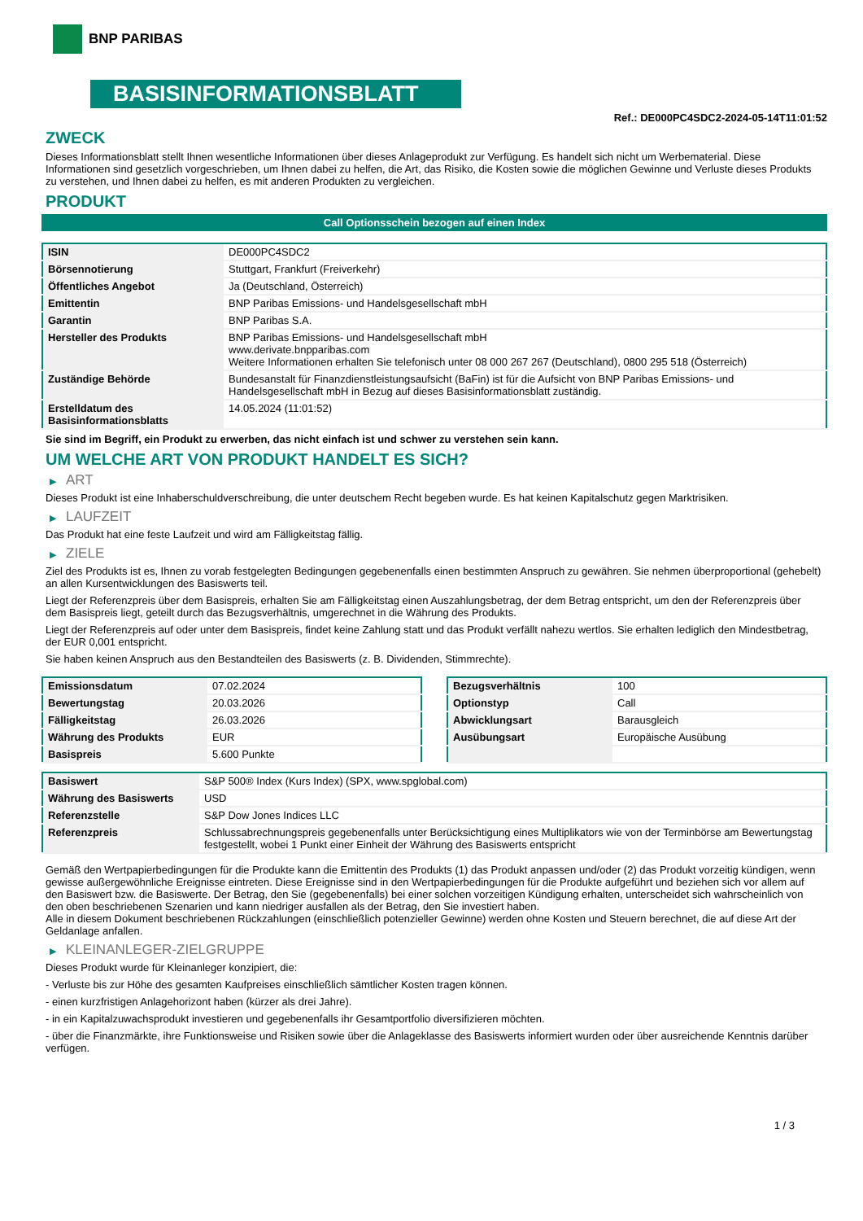BNP PARIBAS
BASISINFORMATIONSBLATT
Ref.: DE000PC4SDC2-2024-05-14T11:01:52
ZWECK
Dieses Informationsblatt stellt Ihnen wesentliche Informationen über dieses Anlageprodukt zur Verfügung. Es handelt sich nicht um Werbematerial. Diese Informationen sind gesetzlich vorgeschrieben, um Ihnen dabei zu helfen, die Art, das Risiko, die Kosten sowie die möglichen Gewinne und Verluste dieses Produkts zu verstehen, und Ihnen dabei zu helfen, es mit anderen Produkten zu vergleichen.
PRODUKT
Call Optionsschein bezogen auf einen Index
| ISIN | DE000PC4SDC2 |
| Börsennotierung | Stuttgart, Frankfurt (Freiverkehr) |
| Öffentliches Angebot | Ja (Deutschland, Österreich) |
| Emittentin | BNP Paribas Emissions- und Handelsgesellschaft mbH |
| Garantin | BNP Paribas S.A. |
| Hersteller des Produkts | BNP Paribas Emissions- und Handelsgesellschaft mbH www.derivate.bnpparibas.com Weitere Informationen erhalten Sie telefonisch unter 08 000 267 267 (Deutschland), 0800 295 518 (Österreich) |
| Zuständige Behörde | Bundesanstalt für Finanzdienstleistungsaufsicht (BaFin) ist für die Aufsicht von BNP Paribas Emissions- und Handelsgesellschaft mbH in Bezug auf dieses Basisinformationsblatt zuständig. |
| Erstelldatum des Basisinformationsblatts | 14.05.2024 (11:01:52) |
Sie sind im Begriff, ein Produkt zu erwerben, das nicht einfach ist und schwer zu verstehen sein kann.
UM WELCHE ART VON PRODUKT HANDELT ES SICH?
▶ ART
Dieses Produkt ist eine Inhaberschuldverschreibung, die unter deutschem Recht begeben wurde. Es hat keinen Kapitalschutz gegen Marktrisiken.
▶ LAUFZEIT
Das Produkt hat eine feste Laufzeit und wird am Fälligkeitstag fällig.
▶ ZIELE
Ziel des Produkts ist es, Ihnen zu vorab festgelegten Bedingungen gegebenenfalls einen bestimmten Anspruch zu gewähren. Sie nehmen überproportional (gehebelt) an allen Kursentwicklungen des Basiswerts teil.
Liegt der Referenzpreis über dem Basispreis, erhalten Sie am Fälligkeitstag einen Auszahlungsbetrag, der dem Betrag entspricht, um den der Referenzpreis über dem Basispreis liegt, geteilt durch das Bezugsverhältnis, umgerechnet in die Währung des Produkts.
Liegt der Referenzpreis auf oder unter dem Basispreis, findet keine Zahlung statt und das Produkt verfällt nahezu wertlos. Sie erhalten lediglich den Mindestbetrag, der EUR 0,001 entspricht.
Sie haben keinen Anspruch aus den Bestandteilen des Basiswerts (z. B. Dividenden, Stimmrechte).
| Emissionsdatum | 07.02.2024 |
| Bewertungstag | 20.03.2026 |
| Fälligkeitstag | 26.03.2026 |
| Währung des Produkts | EUR |
| Basispreis | 5.600 Punkte |
| Bezugsverhältnis | 100 |
| Optionstyp | Call |
| Abwicklungsart | Barausgleich |
| Ausübungsart | Europäische Ausübung |
| Basiswert | S&P 500® Index (Kurs Index) (SPX, www.spglobal.com) |
| Währung des Basiswerts | USD |
| Referenzstelle | S&P Dow Jones Indices LLC |
| Referenzpreis | Schlussabrechnungspreis gegebenenfalls unter Berücksichtigung eines Multiplikators wie von der Terminbörse am Bewertungstag festgestellt, wobei 1 Punkt einer Einheit der Währung des Basiswerts entspricht |
Gemäß den Wertpapierbedingungen für die Produkte kann die Emittentin des Produkts (1) das Produkt anpassen und/oder (2) das Produkt vorzeitig kündigen, wenn gewisse außergewöhnliche Ereignisse eintreten. Diese Ereignisse sind in den Wertpapierbedingungen für die Produkte aufgeführt und beziehen sich vor allem auf den Basiswert bzw. die Basiswerte. Der Betrag, den Sie (gegebenenfalls) bei einer solchen vorzeitigen Kündigung erhalten, unterscheidet sich wahrscheinlich von den oben beschriebenen Szenarien und kann niedriger ausfallen als der Betrag, den Sie investiert haben.
Alle in diesem Dokument beschriebenen Rückzahlungen (einschließlich potenzieller Gewinne) werden ohne Kosten und Steuern berechnet, die auf diese Art der Geldanlage anfallen.
▶ KLEINANLEGER-ZIELGRUPPE
Dieses Produkt wurde für Kleinanleger konzipiert, die:
- Verluste bis zur Höhe des gesamten Kaufpreises einschließlich sämtlicher Kosten tragen können.
- einen kurzfristigen Anlagehorizont haben (kürzer als drei Jahre).
- in ein Kapitalzuwachsprodukt investieren und gegebenenfalls ihr Gesamtportfolio diversifizieren möchten.
- über die Finanzmärkte, ihre Funktionsweise und Risiken sowie über die Anlageklasse des Basiswerts informiert wurden oder über ausreichende Kenntnis darüber verfügen.
1 / 3